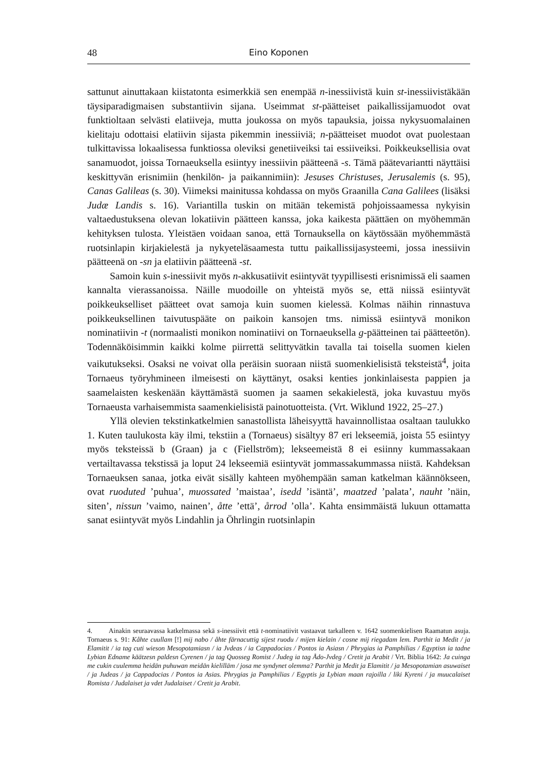48 Eino Koponen
sattunut ainuttakaan kiistatonta esimerkkiä sen enempää n-inessiivistä kuin st-inessiivistäkään täysiparadigmaisen substantiivin sijana. Useimmat st-päätteiset paikallissijamuodot ovat funktioltaan selvästi elatiiveja, mutta joukossa on myös tapauksia, joissa nykysuomalainen kielitaju odottaisi elatiivin sijasta pikemmin inessiiviä; n-päätteiset muodot ovat puolestaan tulkittavissa lokaalisessa funktiossa oleviksi genetiiveiksi tai essiiveiksi. Poikkeuksellisia ovat sanamuodot, joissa Tornaeuksella esiintyy inessiivin päätteenä -s. Tämä päätevariantti näyttäisi keskittyvän erisnimiin (henkilön- ja paikannimiin): Jesuses Christuses, Jerusalemis (s. 95), Canas Galileas (s. 30). Viimeksi mainitussa kohdassa on myös Graanilla Cana Galilees (lisäksi Judæ Landis s. 16). Variantilla tuskin on mitään tekemistä pohjoissaamessa nykyisin valtaedustuksena olevan lokatiivin päätteen kanssa, joka kaikesta päättäen on myöhemmän kehityksen tulosta. Yleistäen voidaan sanoa, että Tornauksella on käytössään myöhemmästä ruotsinlapin kirjakielestä ja nykyeteläsaamesta tuttu paikallissijasysteemi, jossa inessiivin päätteenä on -sn ja elatiivin päätteenä -st.
Samoin kuin s-inessiivit myös n-akkusatiivit esiintyvät tyypillisesti erisnimissä eli saamen kannalta vierassanoissa. Näille muodoille on yhteistä myös se, että niissä esiintyvät poikkeukselliset päätteet ovat samoja kuin suomen kielessä. Kolmas näihin rinnastuva poikkeuksellinen taivutuspääte on paikoin kansojen tms. nimissä esiintyvä monikon nominatiivin -t (normaalisti monikon nominatiivi on Tornaeuksella g-päätteinen tai päätteetön). Todennäköisimmin kaikki kolme piirrettä selittyvätkin tavalla tai toisella suomen kielen vaikutukseksi. Osaksi ne voivat olla peräisin suoraan niistä suomenkielisistä teksteistä<sup>4</sup>, joita Tornaeus työryhmineen ilmeisesti on käyttänyt, osaksi kenties jonkinlaisesta pappien ja saamelaisten keskenään käyttämästä suomen ja saamen sekakielestä, joka kuvastuu myös Tornaeusta varhaisemmista saamenkielisistä painotuotteista. (Vrt. Wiklund 1922, 25–27.)
Yllä olevien tekstinkatkelmien sanastollista läheisyyttä havainnollistaa osaltaan taulukko 1. Kuten taulukosta käy ilmi, tekstiin a (Tornaeus) sisältyy 87 eri lekseemiä, joista 55 esiintyy myös teksteissä b (Graan) ja c (Fiellström); lekseemeistä 8 ei esiinny kummassakaan vertailtavassa tekstissä ja loput 24 lekseemiä esiintyvät jommassakummassa niistä. Kahdeksan Tornaeuksen sanaa, jotka eivät sisälly kahteen myöhempään saman katkelman käännökseen, ovat ruoduted ’puhua’, muossated ’maistaa’, isedd ’isäntä’, maatzed ’palata’, nauht ’näin, siten’, nissun ’vaimo, nainen’, åtte ’että’, årrod ’olla’. Kahta ensimmäistä lukuun ottamatta sanat esiintyvät myös Lindahlin ja Öhrlingin ruotsinlapin
4. Ainakin seuraavassa katkelmassa sekä s-inessiivit että t-nominatiivit vastaavat tarkalleen v. 1642 suomenkielisen Raamatun asuja. Tornaeus s. 91: Kåhte cuullam [!] mij nabo / åhte färnacuttig sijest ruodu / mijen kielain / cosne mij riegadam lem. Parthit ia Medit / ja Elamitit / ia tag cuti wieson Mesopotamiasn / ia Jvdeas / ia Cappadocias / Pontos ia Asiasn / Phrygias ia Pamphilias / Egyptisn ia tadne Lybian Edname käätzesn paldesn Cyrenen / ja tag Quosseg Romist / Judeg ia tag Ådo-Jvdeg / Cretit ja Arabit / Vrt. Biblia 1642: Ja cuinga me cukin cuulemma heidän puhuwan meidän kielilläm / josa me syndynet olemma? Parthit ja Medit ja Elamitit / ja Mesopotamian asuwaiset / ja Judeas / ja Cappadocias / Pontos ia Asias. Phrygias ja Pamphilias / Egyptis ja Lybian maan rajoilla / liki Kyreni / ja muucalaiset Romista / Judalaiset ja vdet Judalaiset / Cretit ja Arabit.